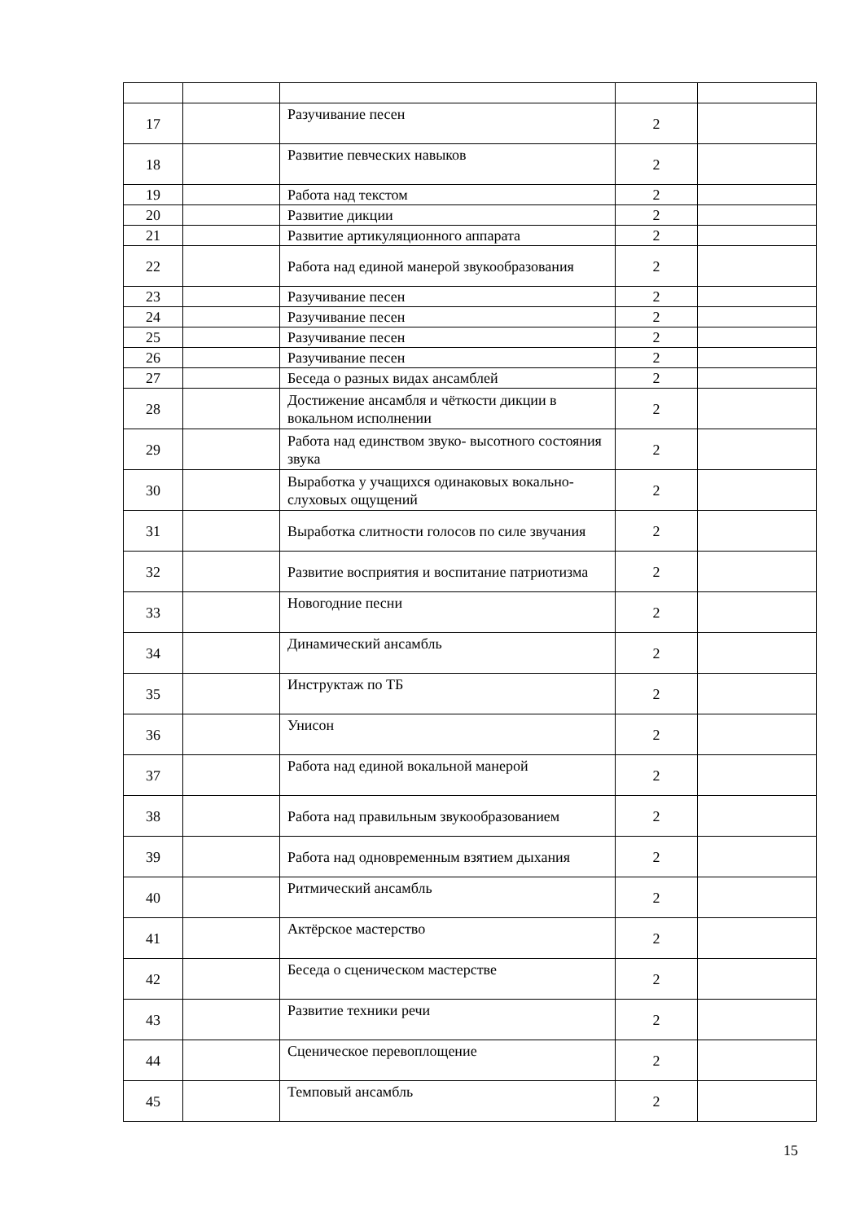| 17 | | Разучивание песен | 2 | |
| 18 | | Развитие певческих навыков | 2 | |
| 19 | | Работа над текстом | 2 | |
| 20 | | Развитие дикции | 2 | |
| 21 | | Развитие артикуляционного аппарата | 2 | |
| 22 | | Работа над единой манерой звукообразования | 2 | |
| 23 | | Разучивание песен | 2 | |
| 24 | | Разучивание песен | 2 | |
| 25 | | Разучивание песен | 2 | |
| 26 | | Разучивание песен | 2 | |
| 27 | | Беседа о разных видах ансамблей | 2 | |
| 28 | | Достижение ансамбля и чёткости дикции в вокальном исполнении | 2 | |
| 29 | | Работа над единством звуко- высотного состояния звука | 2 | |
| 30 | | Выработка у учащихся одинаковых вокально-слуховых ощущений | 2 | |
| 31 | | Выработка слитности голосов по силе звучания | 2 | |
| 32 | | Развитие восприятия и воспитание патриотизма | 2 | |
| 33 | | Новогодние песни | 2 | |
| 34 | | Динамический ансамбль | 2 | |
| 35 | | Инструктаж по ТБ | 2 | |
| 36 | | Унисон | 2 | |
| 37 | | Работа над единой вокальной манерой | 2 | |
| 38 | | Работа над правильным звукообразованием | 2 | |
| 39 | | Работа над одновременным взятием дыхания | 2 | |
| 40 | | Ритмический ансамбль | 2 | |
| 41 | | Актёрское мастерство | 2 | |
| 42 | | Беседа о сценическом мастерстве | 2 | |
| 43 | | Развитие техники речи | 2 | |
| 44 | | Сценическое перевоплощение | 2 | |
| 45 | | Темповый ансамбль | 2 | |
15